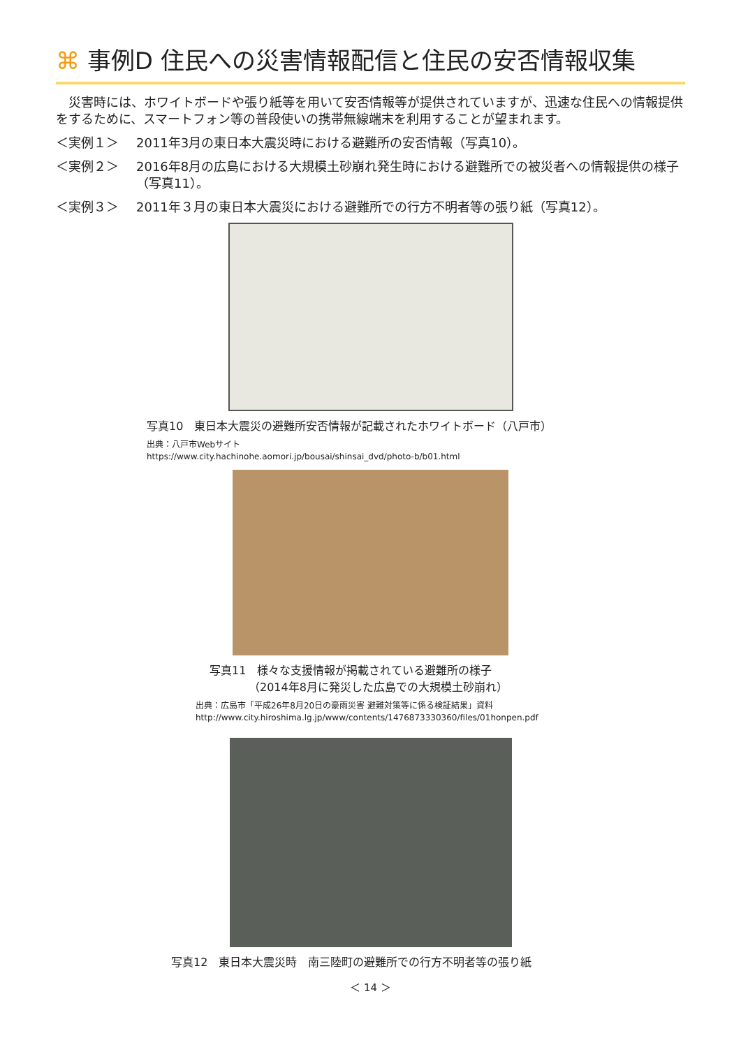⌘ 事例D 住民への災害情報配信と住民の安否情報収集
　災害時には、ホワイトボードや張り紙等を用いて安否情報等が提供されていますが、迅速な住民への情報提供をするために、スマートフォン等の普段使いの携帯無線端末を利用することが望まれます。
＜実例１＞ 2011年3月の東日本大震災時における避難所の安否情報（写真10）。
＜実例２＞ 2016年8月の広島における大規模土砂崩れ発生時における避難所での被災者への情報提供の様子（写真11）。
＜実例３＞ 2011年３月の東日本大震災における避難所での行方不明者等の張り紙（写真12）。
写真10　東日本大震災の避難所安否情報が記載されたホワイトボード（八戸市）
出典：八戸市Webサイト
https://www.city.hachinohe.aomori.jp/bousai/shinsai_dvd/photo-b/b01.html
写真11　様々な支援情報が掲載されている避難所の様子
　　　　（2014年8月に発災した広島での大規模土砂崩れ）
出典：広島市「平成26年8月20日の豪雨災害 避難対策等に係る検証結果」資料
http://www.city.hiroshima.lg.jp/www/contents/1476873330360/files/01honpen.pdf
写真12　東日本大震災時　南三陸町の避難所での行方不明者等の張り紙
＜ 14 ＞